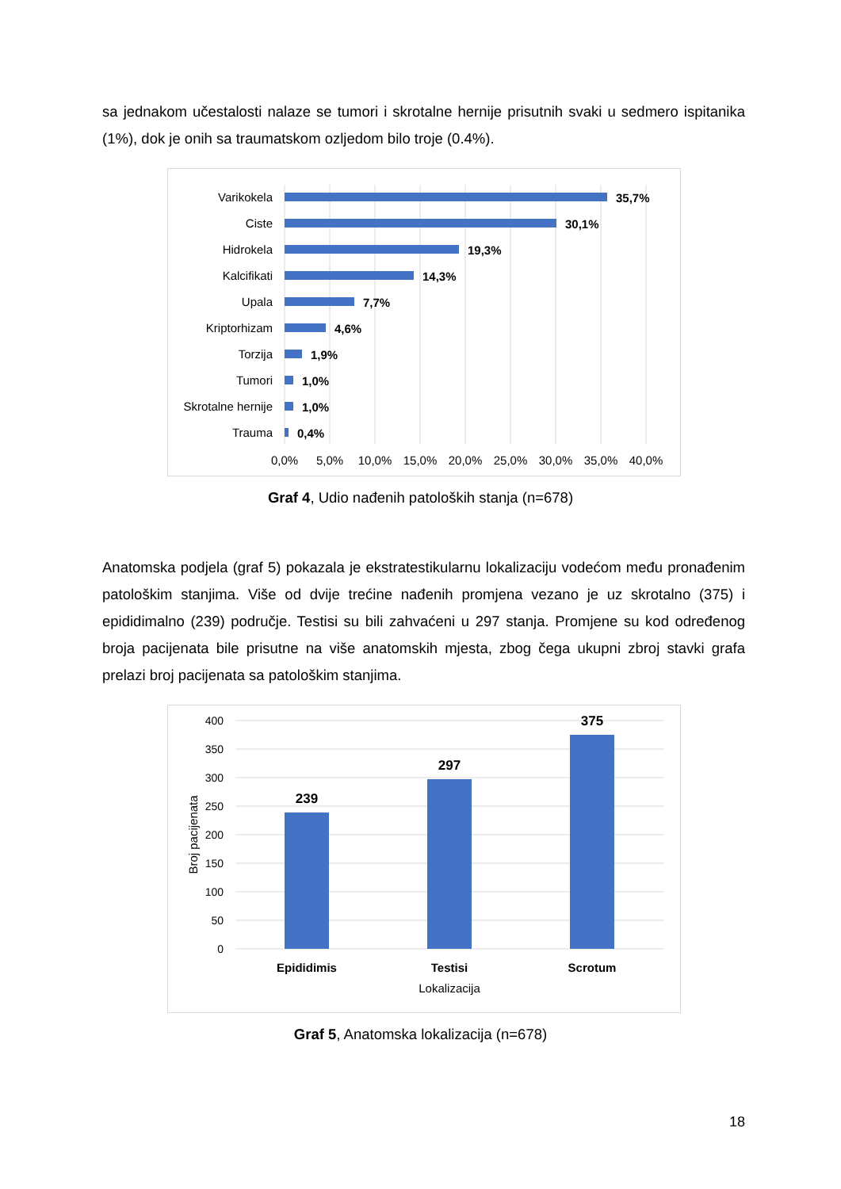sa jednakom učestalosti nalaze se tumori i skrotalne hernije prisutnih svaki u sedmero ispitanika (1%), dok je onih sa traumatskom ozljedom bilo troje (0.4%).
Varikokela
Ciste
Hidrokela
Kalcifikati
Upala
Kriptorhizam
Torzija
Tumori
Skrotalne hernije
Trauma
35,7%
30,1%
19,3%
14,3%
7,7%
4,6%
1,9%
1,0%
1,0%
0,4%
0,0%
5,0%
10,0%
15,0%
20,0%
25,0%
30,0%
35,0%
40,0%
Graf 4, Udio nađenih patoloških stanja (n=678)
Anatomska podjela (graf 5) pokazala je ekstratestikularnu lokalizaciju vodećom među pronađenim patološkim stanjima. Više od dvije trećine nađenih promjena vezano je uz skrotalno (375) i epididimalno (239) područje. Testisi su bili zahvaćeni u 297 stanja. Promjene su kod određenog broja pacijenata bile prisutne na više anatomskih mjesta, zbog čega ukupni zbroj stavki grafa prelazi broj pacijenata sa patološkim stanjima.
400
350
300
250
200
150
100
50
0
Broj pacijenata
239
297
375
Epididimis
Testisi
Scrotum
Lokalizacija
Graf 5, Anatomska lokalizacija (n=678)
18